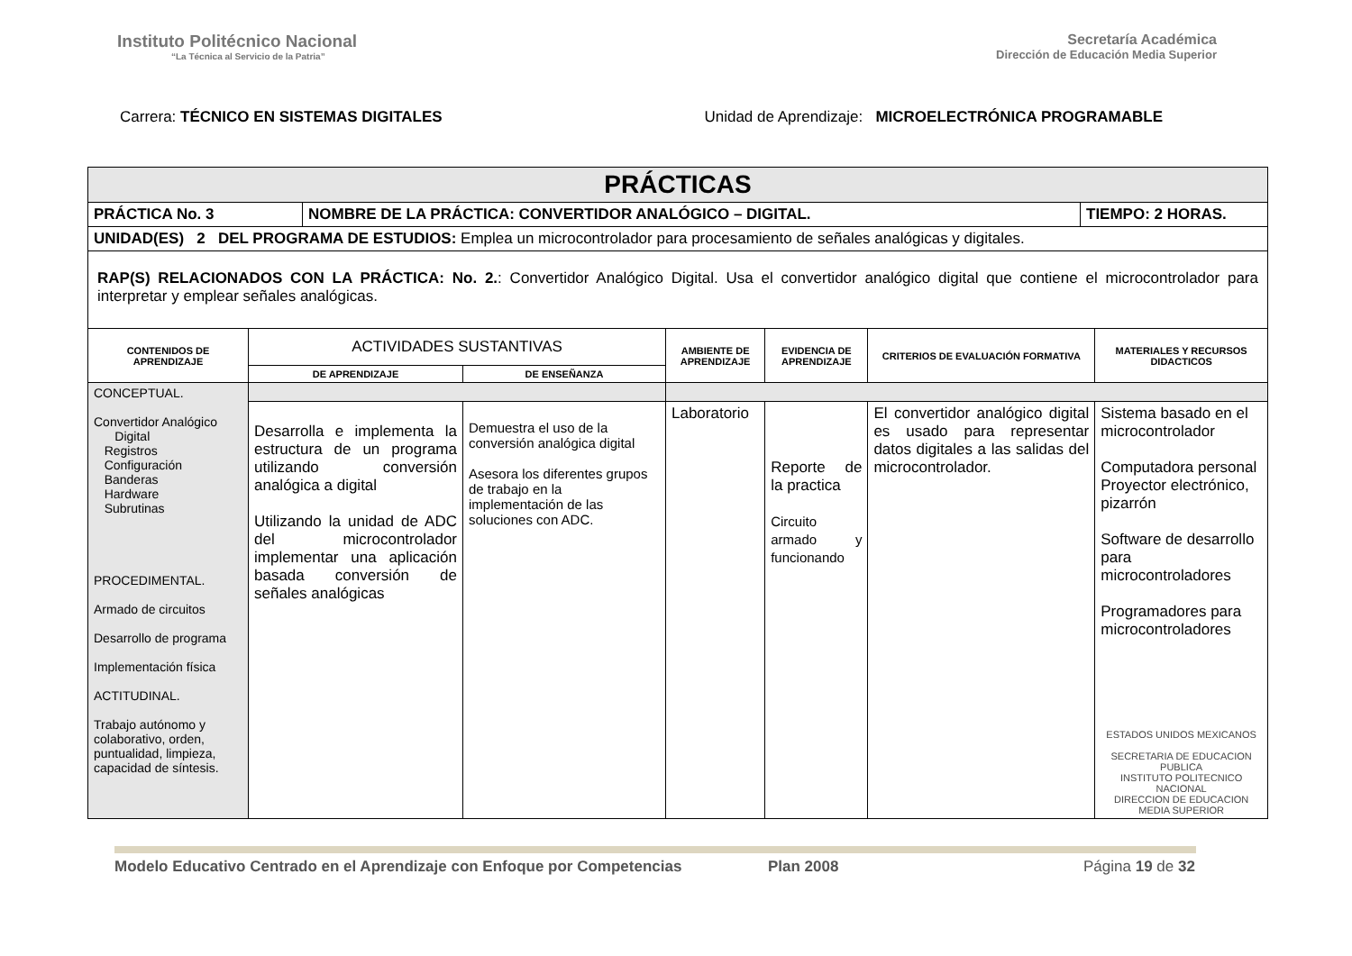Instituto Politécnico Nacional
“La Técnica al Servicio de la Patria”
Secretaría Académica
Dirección de Educación Media Superior
Carrera: TÉCNICO EN SISTEMAS DIGITALES
Unidad de Aprendizaje: MICROELECTRÓNICA PROGRAMABLE
| PRÁCTICAS | | | | | | |
| / PRÁCTICA No. 3 / NOMBRE DE LA PRÁCTICA: CONVERTIDOR ANALÓGICO – DIGITAL. / TIEMPO: 2 HORAS. / | | | | | | |
| UNIDAD(ES) 2 DEL PROGRAMA DE ESTUDIOS: Emplea un microcontrolador para procesamiento de señales analógicas y digitales. | | | | | | |
| RAP(S) RELACIONADOS CON LA PRÁCTICA: No. 2. : Convertidor Analógico Digital. Usa el convertidor analógico digital que contiene el microcontrolador para interpretar y emplear señales analógicas. | | | | | | |
| CONTENIDOS DE APRENDIZAJE | ACTIVIDADES SUSTANTIVAS | | AMBIENTE DE APRENDIZAJE | EVIDENCIA DE APRENDIZAJE | CRITERIOS DE EVALUACIÓN FORMATIVA | MATERIALES Y RECURSOS DIDACTICOS |
| | DE APRENDIZAJE | DE ENSEÑANZA | | | | |
| CONCEPTUAL. Convertidor Analógico Digital Registros Configuración Banderas Hardware Subrutinas PROCEDIMENTAL. Armado de circuitos Desarrollo de programa Implementación física ACTITUDINAL. Trabajo autónomo y colaborativo, orden, puntualidad, limpieza, capacidad de síntesis. | | | | | | |
| | Desarrolla e implementa la estructura de un programa utilizando conversión analógica a digital Utilizando la unidad de ADC del microcontrolador implementar una aplicación basada conversión de señales analógicas | Demuestra el uso de la conversión analógica digital Asesora los diferentes grupos de trabajo en la implementación de las soluciones con ADC. | Laboratorio | Reporte de la practica Circuito armado y funcionando | El convertidor analógico digital es usado para representar datos digitales a las salidas del microcontrolador. | Sistema basado en el microcontrolador Computadora personal Proyector electrónico, pizarrón Software de desarrollo para microcontroladores Programadores para microcontroladores ESTADOS UNIDOS MEXICANOS SECRETARIA DE EDUCACION PUBLICA INSTITUTO POLITECNICO NACIONAL DIRECCION DE EDUCACION MEDIA SUPERIOR |
Modelo Educativo Centrado en el Aprendizaje con Enfoque por Competencias Plan 2008 Página 19 de 32